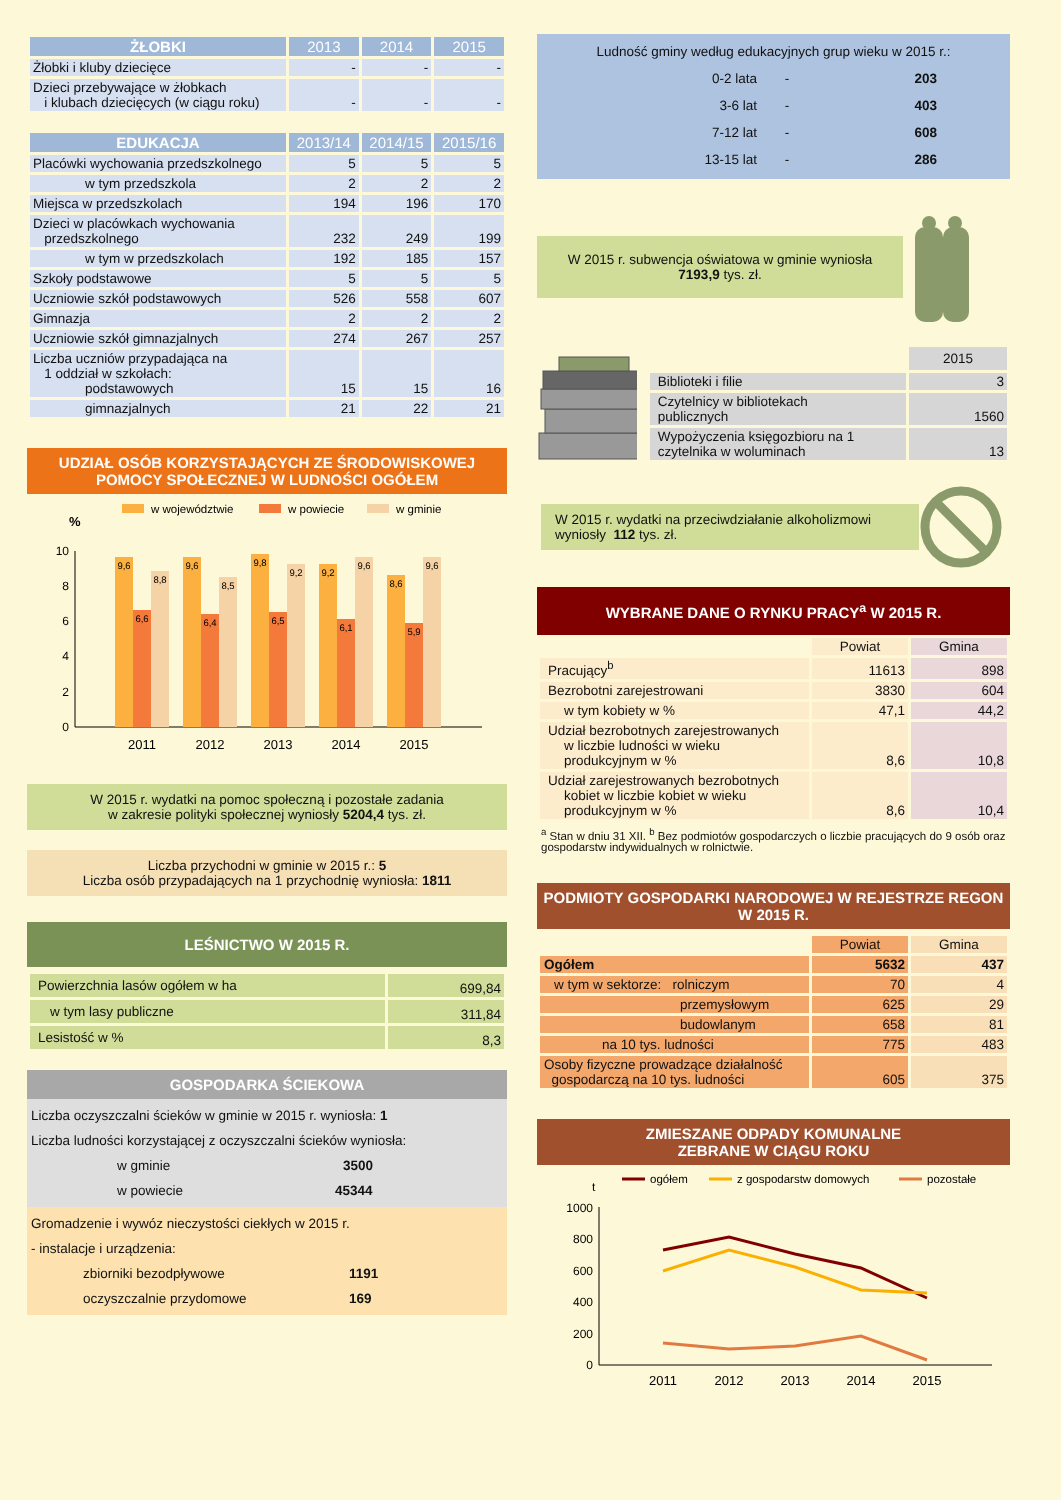| ŻŁOBKI | 2013 | 2014 | 2015 |
| --- | --- | --- | --- |
| Żłobki i kluby dziecięce | - | - | - |
| Dzieci przebywające w żłobkach i klubach dziecięcych (w ciągu roku) | - | - | - |
| EDUKACJA | 2013/14 | 2014/15 | 2015/16 |
| --- | --- | --- | --- |
| Placówki wychowania przedszkolnego | 5 | 5 | 5 |
| w tym przedszkola | 2 | 2 | 2 |
| Miejsca w przedszkolach | 194 | 196 | 170 |
| Dzieci w placówkach wychowania przedszkolnego | 232 | 249 | 199 |
| w tym w przedszkolach | 192 | 185 | 157 |
| Szkoły podstawowe | 5 | 5 | 5 |
| Uczniowie szkół podstawowych | 526 | 558 | 607 |
| Gimnazja | 2 | 2 | 2 |
| Uczniowie szkół gimnazjalnych | 274 | 267 | 257 |
| Liczba uczniów przypadająca na 1 oddział w szkołach: podstawowych | 15 | 15 | 16 |
| gimnazjalnych | 21 | 22 | 21 |
UDZIAŁ OSÓB KORZYSTAJĄCYCH ZE ŚRODOWISKOWEJ POMOCY SPOŁECZNEJ W LUDNOŚCI OGÓŁEM
w województwie
w powiecie
w gminie
%
0
2
4
6
8
10
9,6
6,6
8,8
9,6
6,4
8,5
9,8
6,5
9,2
9,2
6,1
9,6
8,6
5,9
9,6
2011
2012
2013
2014
2015
W 2015 r. wydatki na pomoc społeczną i pozostałe zadania
w zakresie polityki społecznej wyniosły 5204,4 tys. zł.
Liczba przychodni w gminie w 2015 r.: 5
Liczba osób przypadających na 1 przychodnię wyniosła: 1811
LEŚNICTWO W 2015 R.
| Powierzchnia lasów ogółem w ha | 699,84 |
| w tym lasy publiczne | 311,84 |
| Lesistość w % | 8,3 |
GOSPODARKA ŚCIEKOWA
Liczba oczyszczalni ścieków w gminie w 2015 r. wyniosła: 1
Liczba ludności korzystającej z oczyszczalni ścieków wyniosła:
w gminie 3500
w powiecie 45344
Gromadzenie i wywóz nieczystości ciekłych w 2015 r.
- instalacje i urządzenia:
zbiorniki bezodpływowe 1191
oczyszczalnie przydomowe 169
Ludność gminy według edukacyjnych grup wieku w 2015 r.:
0-2 lata - 203 3-6 lat - 403 7-12 lat - 608 13-15 lat - 286
W 2015 r. subwencja oświatowa w gminie wyniosła
7193,9 tys. zł.
| | 2015 |
| Biblioteki i filie | 3 |
| Czytelnicy w bibliotekach publicznych | 1560 |
| Wypożyczenia księgozbioru na 1 czytelnika w woluminach | 13 |
W 2015 r. wydatki na przeciwdziałanie alkoholizmowi wyniosły 112 tys. zł.
WYBRANE DANE O RYNKU PRACY<sup>a</sup> W 2015 R.
| | Powiat | Gmina |
| Pracujący<sup>b</sup> | 11613 | 898 |
| Bezrobotni zarejestrowani | 3830 | 604 |
| w tym kobiety w % | 47,1 | 44,2 |
| Udział bezrobotnych zarejestrowanych w liczbie ludności w wieku produkcyjnym w % | 8,6 | 10,8 |
| Udział zarejestrowanych bezrobotnych kobiet w liczbie kobiet w wieku produkcyjnym w % | 8,6 | 10,4 |
<sup>a</sup> Stan w dniu 31 XII. <sup>b</sup> Bez podmiotów gospodarczych o liczbie pracujących do 9 osób oraz gospodarstw indywidualnych w rolnictwie.
PODMIOTY GOSPODARKI NARODOWEJ W REJESTRZE REGON W 2015 R.
| | Powiat | Gmina |
| Ogółem | 5632 | 437 |
| w tym w sektorze: rolniczym | 70 | 4 |
| przemysłowym | 625 | 29 |
| budowlanym | 658 | 81 |
| na 10 tys. ludności | 775 | 483 |
| Osoby fizyczne prowadzące działalność gospodarczą na 10 tys. ludności | 605 | 375 |
ZMIESZANE ODPADY KOMUNALNE
ZEBRANE W CIĄGU ROKU
ogółem
z gospodarstw domowych
pozostałe
t
0
200
400
600
800
1000
2011
2012
2013
2014
2015